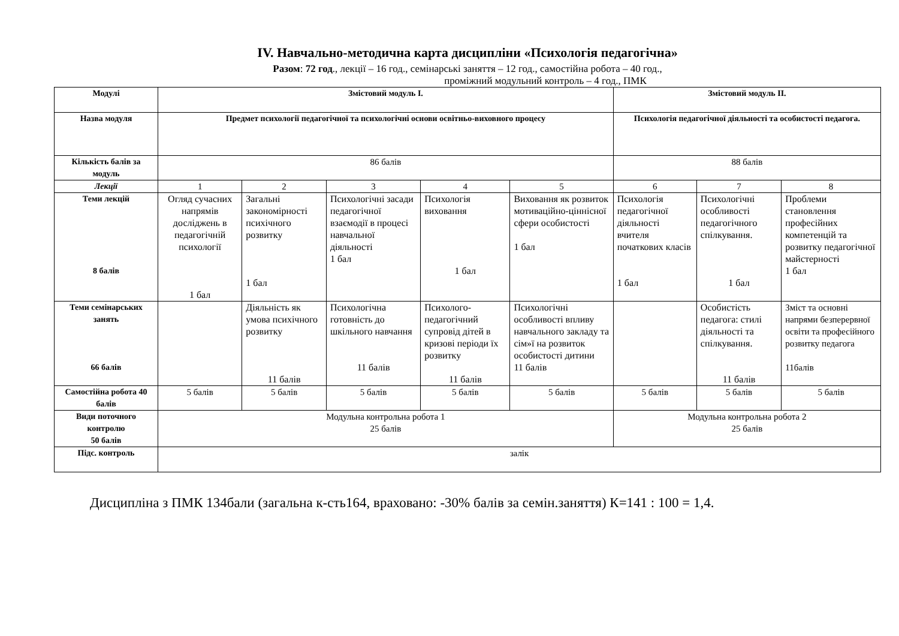ІV. Навчально-методична карта дисципліни «Психологія педагогічна»
Разом: 72 год., лекції – 16 год., семінарські заняття – 12 год., самостійна робота – 40 год.,
проміжний модульний контроль – 4 год., ПМК
| Модулі | Змістовий модуль І. | | | | | Змістовий модуль ІІ. | | |
| --- | --- | --- | --- | --- | --- | --- | --- | --- |
| Назва модуля | Предмет психології педагогічної та психологічні основи освітньо-виховного процесу | | | | | Психологія педагогічної діяльності та особистості педагога. | | |
| Кількість балів за модуль | 86 балів | | | | | 88 балів | | |
| Лекції | 1 | 2 | 3 | 4 | 5 | 6 | 7 | 8 |
| Теми лекцій 8 балів | Огляд сучасних напрямів досліджень в педагогічній психології 1 бал | Загальні закономірності психічного розвитку 1 бал | Психологічні засади педагогічної взаємодії в процесі навчальної діяльності 1 бал | Психологія виховання 1 бал | Виховання як розвиток мотиваційно-ціннісної сфери особистості 1 бал | Психологія педагогічної діяльності вчителя початкових класів 1 бал | Психологічні особливості педагогічного спілкування. 1 бал | Проблеми становлення професійних компетенцій та розвитку педагогічної майстерності 1 бал |
| Теми семінарських занять 66 балів | | Діяльність як умова психічного розвитку 11 балів | Психологічна готовність до шкільного навчання 11 балів | Психолого-педагогічний супровід дітей в кризові періоди їх розвитку 11 балів | Психологічні особливості впливу навчального закладу та сім»ї на розвиток особистості дитини 11 балів | | Особистість педагога: стилі діяльності та спілкування. 11 балів | Зміст та основні напрями безперервної освіти та професійного розвитку педагога 11балів |
| Самостійна робота 40 балів | 5 балів | 5 балів | 5 балів | 5 балів | 5 балів | 5 балів | 5 балів | 5 балів |
| Види поточного контролю 50 балів | Модульна контрольна робота 1 25 балів | | | | | Модульна контрольна робота 2 25 балів | | |
| Підс. контроль | залік | | | | | | | |
Дисципліна з ПМК 134бали (загальна к-сть164, враховано: -30% балів за семін.заняття) К=141 : 100 = 1,4.